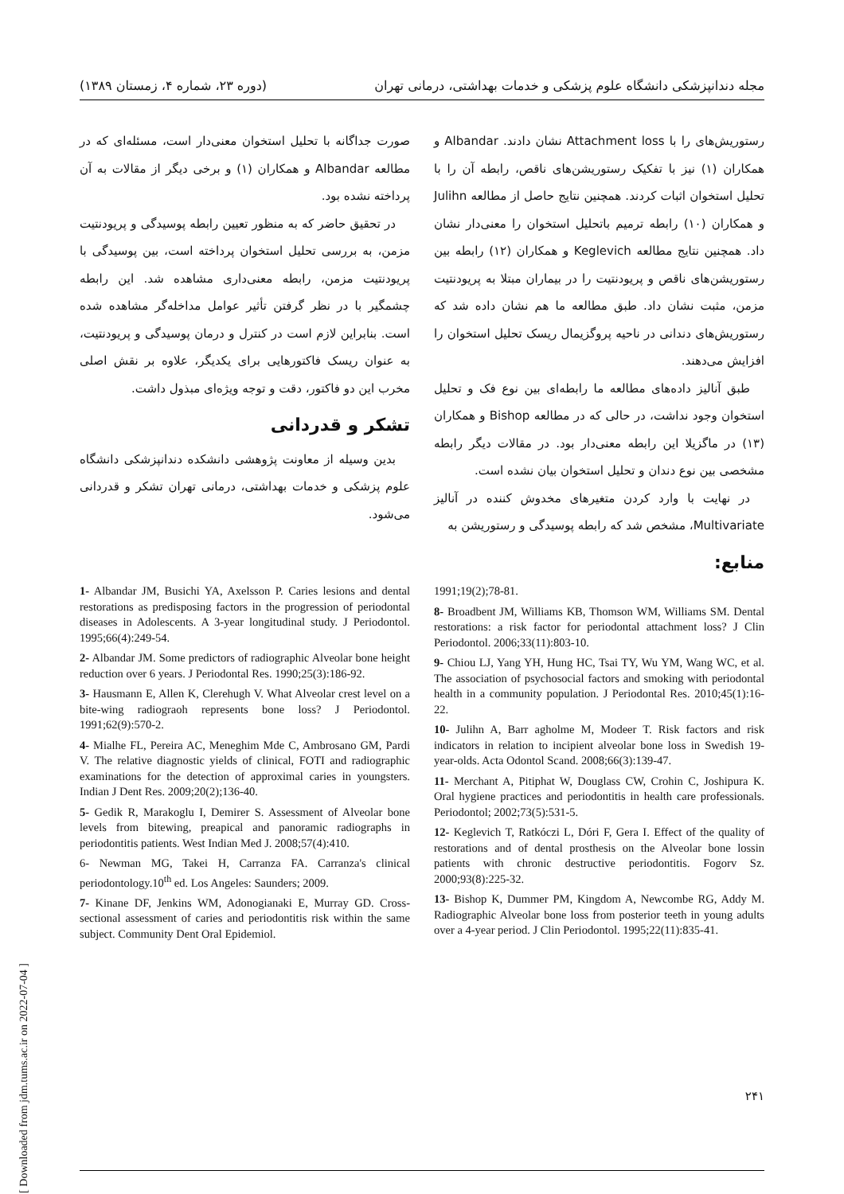مجله دندانپزشکی دانشگاه علوم پزشکی و خدمات بهداشتی، درمانی تهران (دوره ۲۳، شماره ۴، زمستان ۱۳۸۹)
رستوریش‌های را با Attachment loss نشان دادند. Albandar و همکاران (۱) نیز با تفکیک رستوریشن‌های ناقص، رابطه آن را با تحلیل استخوان اثبات کردند. همچنین نتایج حاصل از مطالعه Julihn و همکاران (۱۰) رابطه ترمیم باتحلیل استخوان را معنی‌دار نشان داد. همچنین نتایج مطالعه Keglevich و همکاران (۱۲) رابطه بین رستوریشن‌های ناقص و پریودنتیت را در بیماران مبتلا به پریودنتیت مزمن، مثبت نشان داد. طبق مطالعه ما هم نشان داده شد که رستوریش‌های دندانی در ناحیه پروگزیمال ریسک تحلیل استخوان را افزایش می‌دهند.
طبق آنالیز داده‌های مطالعه ما رابطه‌ای بین نوع فک و تحلیل استخوان وجود نداشت، در حالی که در مطالعه Bishop و همکاران (۱۳) در ماگزیلا این رابطه معنی‌دار بود. در مقالات دیگر رابطه مشخصی بین نوع دندان و تحلیل استخوان بیان نشده است.
در نهایت با وارد کردن متغیرهای مخدوش کننده در آنالیز Multivariate، مشخص شد که رابطه پوسیدگی و رستوریشن به
منابع:
صورت جداگانه با تحلیل استخوان معنی‌دار است، مسئله‌ای که در مطالعه Albandar و همکاران (۱) و برخی دیگر از مقالات به آن پرداخته نشده بود.
در تحقیق حاضر که به منظور تعیین رابطه پوسیدگی و پریودنتیت مزمن، به بررسی تحلیل استخوان پرداخته است، بین پوسیدگی با پریودنتیت مزمن، رابطه معنی‌داری مشاهده شد. این رابطه چشمگیر با در نظر گرفتن تأثیر عوامل مداخله‌گر مشاهده شده است. بنابراین لازم است در کنترل و درمان پوسیدگی و پریودنتیت، به عنوان ریسک فاکتورهایی برای یکدیگر، علاوه بر نقش اصلی مخرب این دو فاکتور، دقت و توجه ویژه‌ای مبذول داشت.
تشکر و قدردانی
بدین وسیله از معاونت پژوهشی دانشکده دندانپزشکی دانشگاه علوم پزشکی و خدمات بهداشتی، درمانی تهران تشکر و قدردانی می‌شود.
1991;19(2);78-81.
8- Broadbent JM, Williams KB, Thomson WM, Williams SM. Dental restorations: a risk factor for periodontal attachment loss? J Clin Periodontol. 2006;33(11):803-10.
9- Chiou LJ, Yang YH, Hung HC, Tsai TY, Wu YM, Wang WC, et al. The association of psychosocial factors and smoking with periodontal health in a community population. J Periodontal Res. 2010;45(1):16-22.
10- Julihn A, Barr agholme M, Modeer T. Risk factors and risk indicators in relation to incipient alveolar bone loss in Swedish 19-year-olds. Acta Odontol Scand. 2008;66(3):139-47.
11- Merchant A, Pitiphat W, Douglass CW, Crohin C, Joshipura K. Oral hygiene practices and periodontitis in health care professionals. Periodontol; 2002;73(5):531-5.
12- Keglevich T, Ratkóczi L, Dóri F, Gera I. Effect of the quality of restorations and of dental prosthesis on the Alveolar bone lossin patients with chronic destructive periodontitis. Fogorv Sz. 2000;93(8):225-32.
13- Bishop K, Dummer PM, Kingdom A, Newcombe RG, Addy M. Radiographic Alveolar bone loss from posterior teeth in young adults over a 4-year period. J Clin Periodontol. 1995;22(11):835-41.
1- Albandar JM, Busichi YA, Axelsson P. Caries lesions and dental restorations as predisposing factors in the progression of periodontal diseases in Adolescents. A 3-year longitudinal study. J Periodontol. 1995;66(4):249-54.
2- Albandar JM. Some predictors of radiographic Alveolar bone height reduction over 6 years. J Periodontal Res. 1990;25(3):186-92.
3- Hausmann E, Allen K, Clerehugh V. What Alveolar crest level on a bite-wing radiograoh represents bone loss? J Periodontol. 1991;62(9):570-2.
4- Mialhe FL, Pereira AC, Meneghim Mde C, Ambrosano GM, Pardi V. The relative diagnostic yields of clinical, FOTI and radiographic examinations for the detection of approximal caries in youngsters. Indian J Dent Res. 2009;20(2);136-40.
5- Gedik R, Marakoglu I, Demirer S. Assessment of Alveolar bone levels from bitewing, preapical and panoramic radiographs in periodontitis patients. West Indian Med J. 2008;57(4):410.
6- Newman MG, Takei H, Carranza FA. Carranza's clinical periodontology.10<sup>th</sup> ed. Los Angeles: Saunders; 2009.
7- Kinane DF, Jenkins WM, Adonogianaki E, Murray GD. Cross-sectional assessment of caries and periodontitis risk within the same subject. Community Dent Oral Epidemiol.
[ Downloaded from jdm.tums.ac.ir on 2022-07-04 ]
۲۴۱